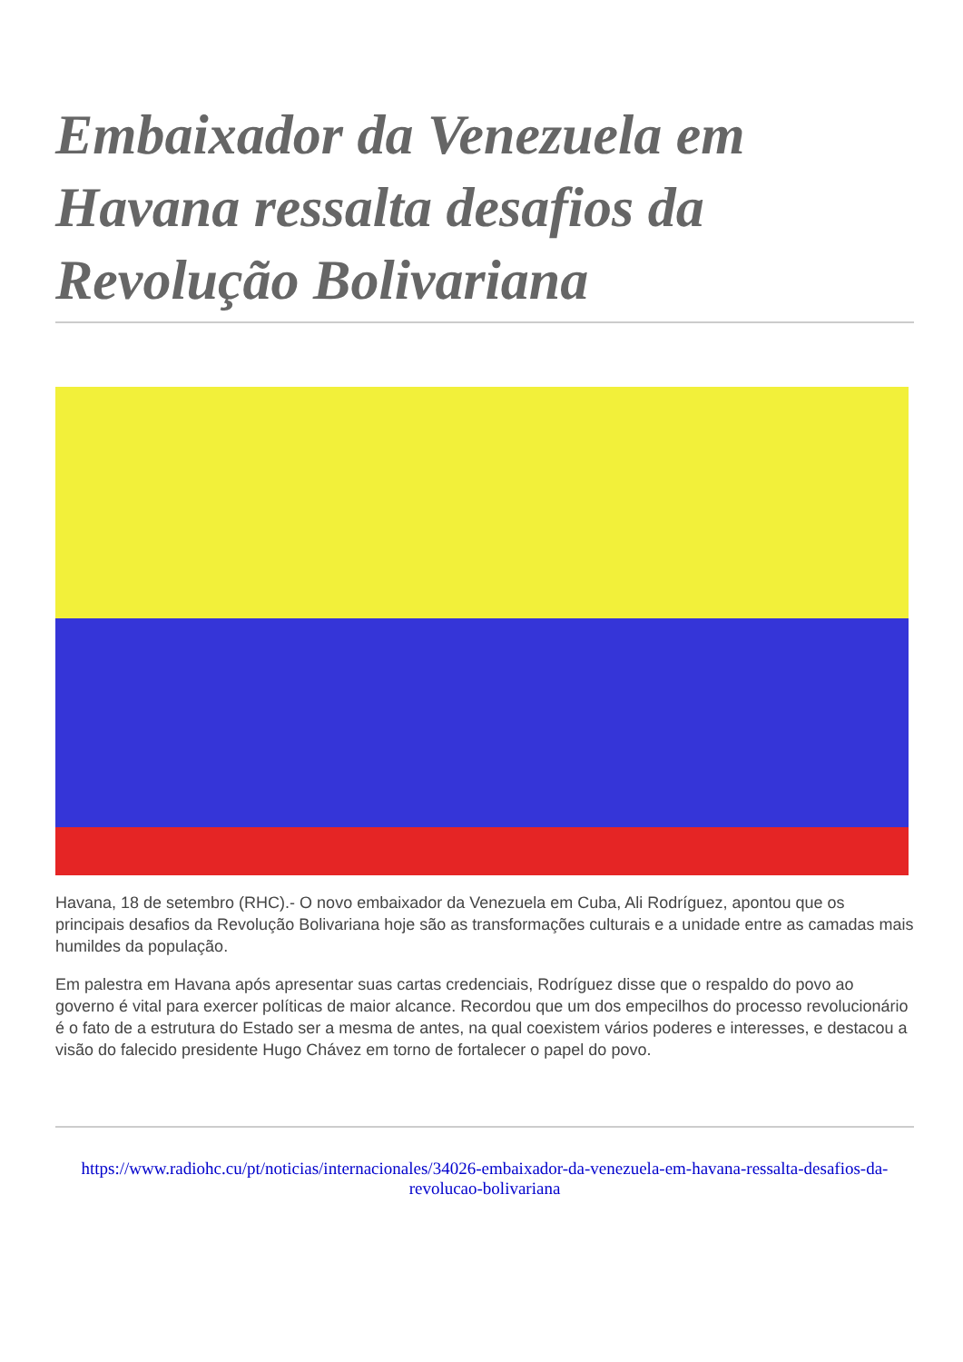Embaixador da Venezuela em Havana ressalta desafios da Revolução Bolivariana
Havana, 18 de setembro (RHC).- O novo embaixador da Venezuela em Cuba, Ali Rodríguez, apontou que os principais desafios da Revolução Bolivariana hoje são as transformações culturais e a unidade entre as camadas mais humildes da população.
Em palestra em Havana após apresentar suas cartas credenciais, Rodríguez disse que o respaldo do povo ao governo é vital para exercer políticas de maior alcance. Recordou que um dos empecilhos do processo revolucionário é o fato de a estrutura do Estado ser a mesma de antes, na qual coexistem vários poderes e interesses, e destacou a visão do falecido presidente Hugo Chávez em torno de fortalecer o papel do povo.
https://www.radiohc.cu/pt/noticias/internacionales/34026-embaixador-da-venezuela-em-havana-ressalta-desafios-da-revolucao-bolivariana